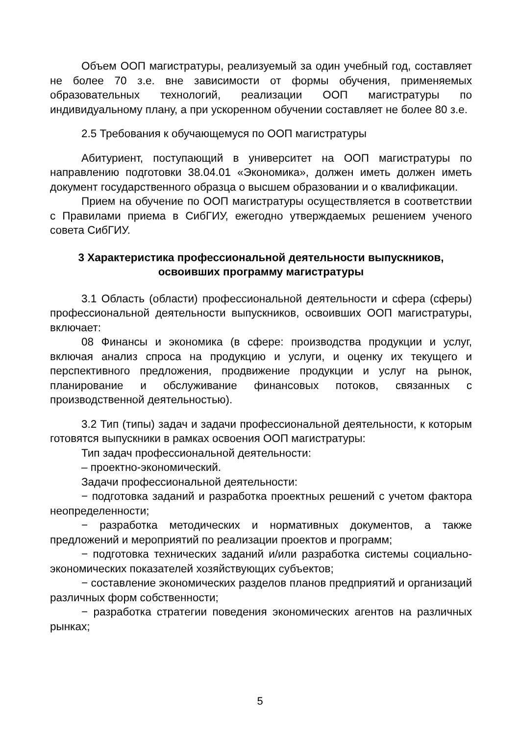Объем ООП магистратуры, реализуемый за один учебный год, составляет не более 70 з.е. вне зависимости от формы обучения, применяемых образовательных технологий, реализации ООП магистратуры по индивидуальному плану, а при ускоренном обучении составляет не более 80 з.е.
2.5 Требования к обучающемуся по ООП магистратуры
Абитуриент, поступающий в университет на ООП магистратуры по направлению подготовки 38.04.01 «Экономика», должен иметь должен иметь документ государственного образца о высшем образовании и о квалификации.
Прием на обучение по ООП магистратуры осуществляется в соответствии с Правилами приема в СибГИУ, ежегодно утверждаемых решением ученого совета СибГИУ.
3 Характеристика профессиональной деятельности выпускников, освоивших программу магистратуры
3.1 Область (области) профессиональной деятельности и сфера (сферы) профессиональной деятельности выпускников, освоивших ООП магистратуры, включает:
08 Финансы и экономика (в сфере: производства продукции и услуг, включая анализ спроса на продукцию и услуги, и оценку их текущего и перспективного предложения, продвижение продукции и услуг на рынок, планирование и обслуживание финансовых потоков, связанных с производственной деятельностью).
3.2 Тип (типы) задач и задачи профессиональной деятельности, к которым готовятся выпускники в рамках освоения ООП магистратуры:
Тип задач профессиональной деятельности:
– проектно-экономический.
Задачи профессиональной деятельности:
− подготовка заданий и разработка проектных решений с учетом фактора неопределенности;
− разработка методических и нормативных документов, а также предложений и мероприятий по реализации проектов и программ;
− подготовка технических заданий и/или разработка системы социально-экономических показателей хозяйствующих субъектов;
− составление экономических разделов планов предприятий и организаций различных форм собственности;
− разработка стратегии поведения экономических агентов на различных рынках;
5